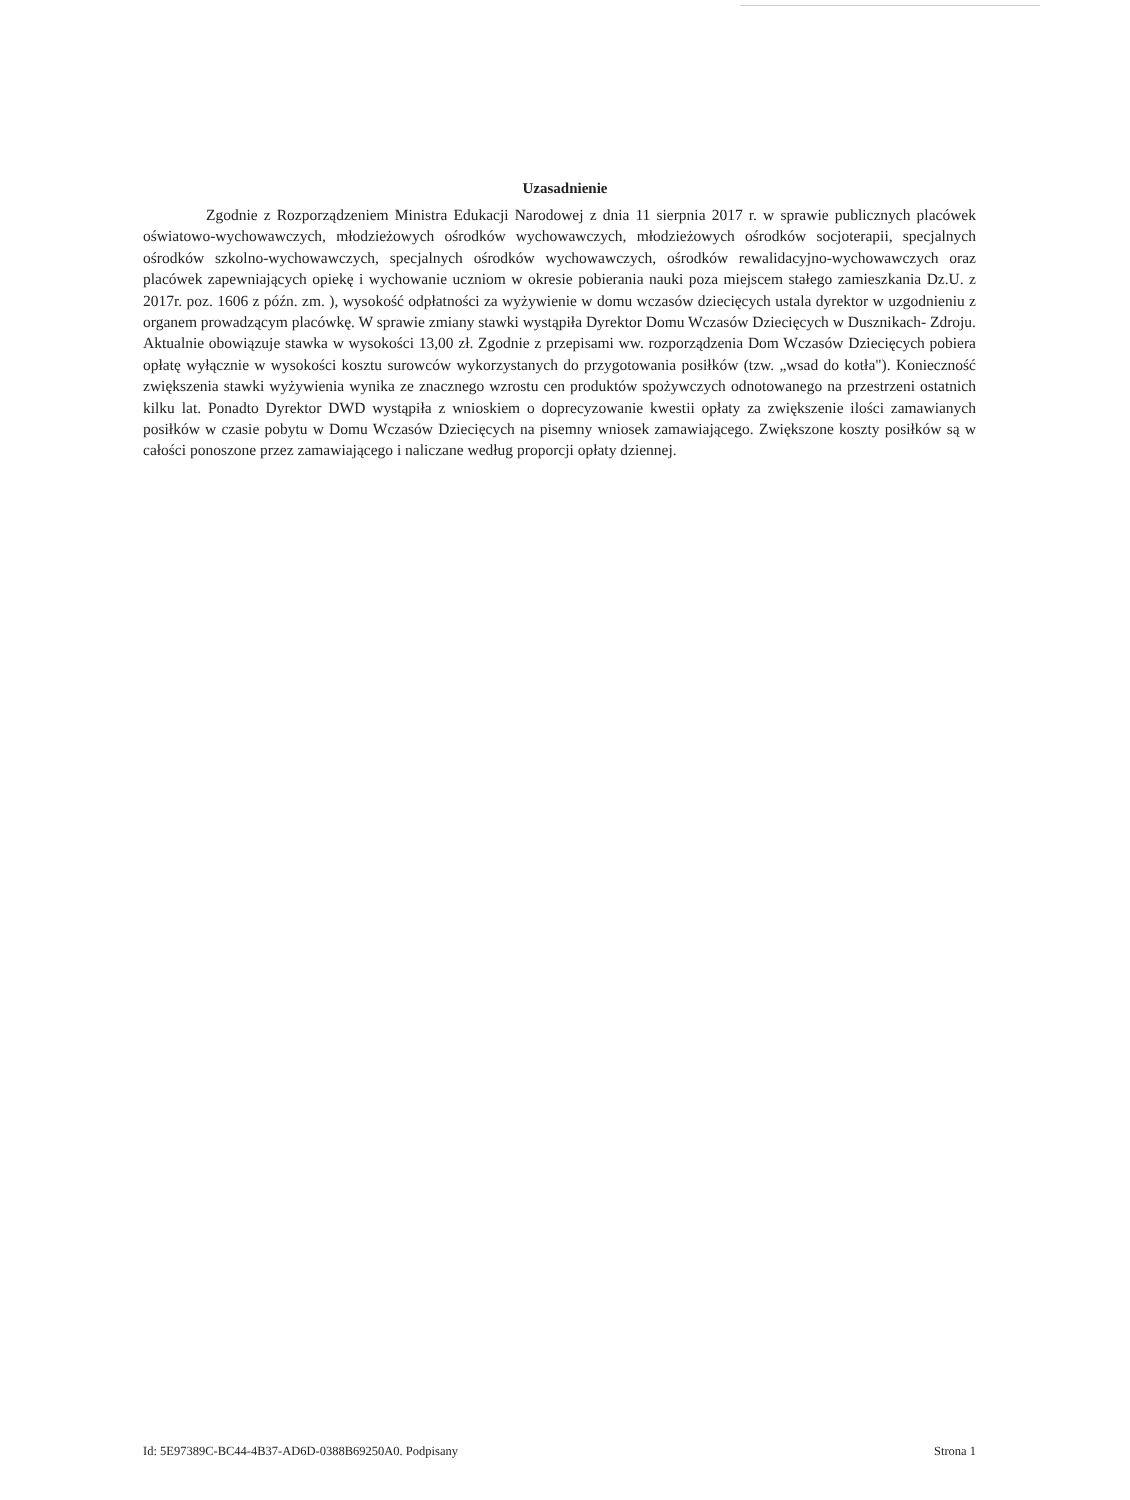Uzasadnienie
Zgodnie z Rozporządzeniem Ministra Edukacji Narodowej z dnia 11 sierpnia 2017 r. w sprawie publicznych placówek oświatowo-wychowawczych, młodzieżowych ośrodków wychowawczych, młodzieżowych ośrodków socjoterapii, specjalnych ośrodków szkolno-wychowawczych, specjalnych ośrodków wychowawczych, ośrodków rewalidacyjno-wychowawczych oraz placówek zapewniających opiekę i wychowanie uczniom w okresie pobierania nauki poza miejscem stałego zamieszkania Dz.U. z 2017r. poz. 1606 z późn. zm. ), wysokość odpłatności za wyżywienie w domu wczasów dziecięcych ustala dyrektor w uzgodnieniu z organem prowadzącym placówkę. W sprawie zmiany stawki wystąpiła Dyrektor Domu Wczasów Dziecięcych w Dusznikach- Zdroju. Aktualnie obowiązuje stawka w wysokości 13,00 zł. Zgodnie z przepisami ww. rozporządzenia Dom Wczasów Dziecięcych pobiera opłatę wyłącznie w wysokości kosztu surowców wykorzystanych do przygotowania posiłków (tzw. „wsad do kotła"). Konieczność zwiększenia stawki wyżywienia wynika ze znacznego wzrostu cen produktów spożywczych odnotowanego na przestrzeni ostatnich kilku lat. Ponadto Dyrektor DWD wystąpiła z wnioskiem o doprecyzowanie kwestii opłaty za zwiększenie ilości zamawianych posiłków w czasie pobytu w Domu Wczasów Dziecięcych na pisemny wniosek zamawiającego. Zwiększone koszty posiłków są w całości ponoszone przez zamawiającego i naliczane według proporcji opłaty dziennej.
Id: 5E97389C-BC44-4B37-AD6D-0388B69250A0. Podpisany Strona 1